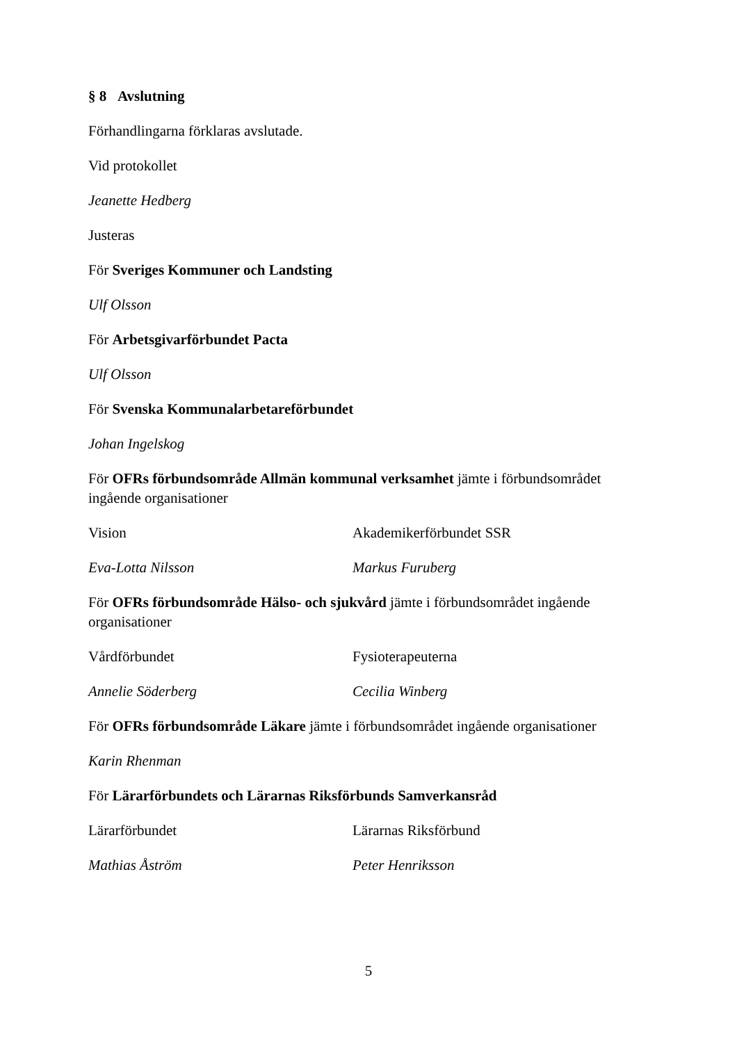§ 8 Avslutning
Förhandlingarna förklaras avslutade.
Vid protokollet
Jeanette Hedberg
Justeras
För Sveriges Kommuner och Landsting
Ulf Olsson
För Arbetsgivarförbundet Pacta
Ulf Olsson
För Svenska Kommunalarbetareförbundet
Johan Ingelskog
För OFRs förbundsområde Allmän kommunal verksamhet jämte i förbundsområdet ingående organisationer
Vision Akademikerförbundet SSR
Eva-Lotta Nilsson Markus Furuberg
För OFRs förbundsområde Hälso- och sjukvård jämte i förbundsområdet ingående organisationer
Vårdförbundet Fysioterapeuterna
Annelie Söderberg Cecilia Winberg
För OFRs förbundsområde Läkare jämte i förbundsområdet ingående organisationer
Karin Rhenman
För Lärarförbundets och Lärarnas Riksförbunds Samverkansråd
Lärarförbundet Lärarnas Riksförbund
Mathias Åström Peter Henriksson
5